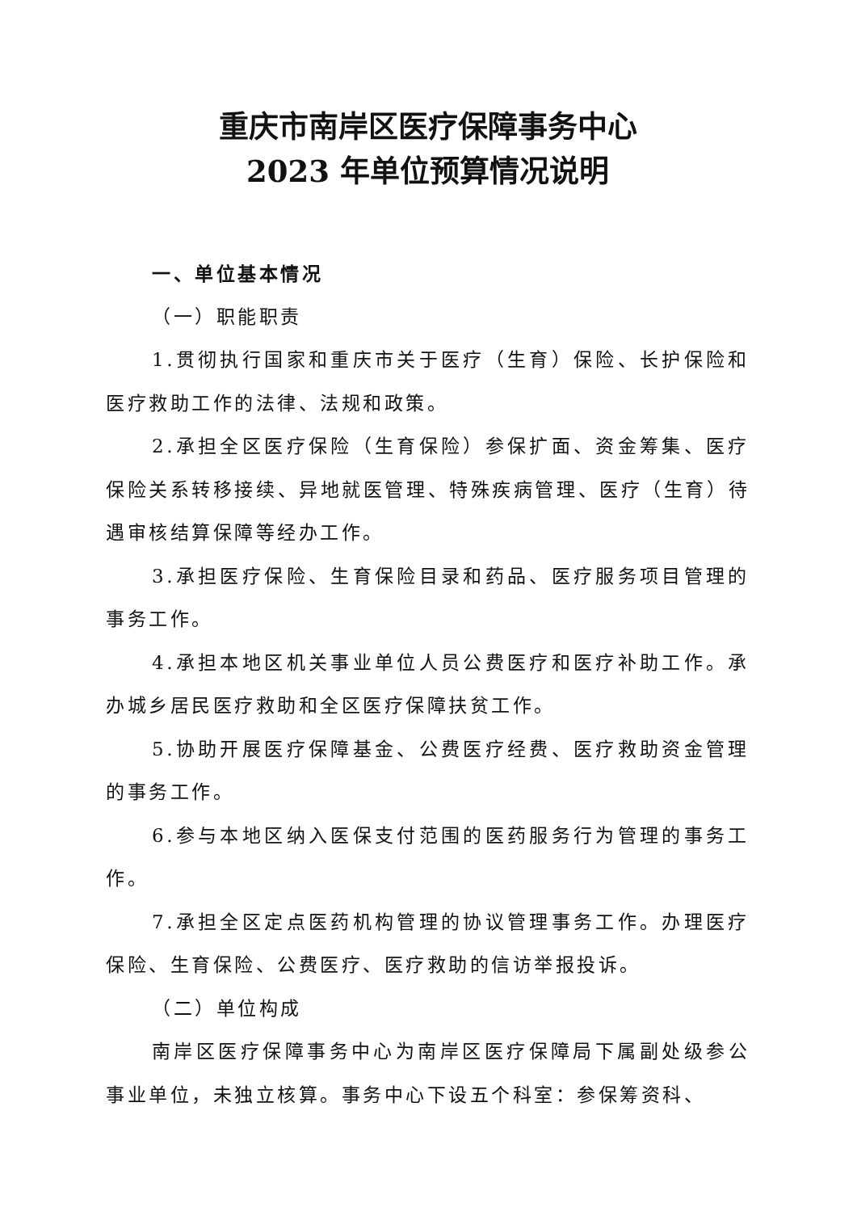重庆市南岸区医疗保障事务中心
2023 年单位预算情况说明
一、单位基本情况
（一）职能职责
1.贯彻执行国家和重庆市关于医疗（生育）保险、长护保险和医疗救助工作的法律、法规和政策。
2.承担全区医疗保险（生育保险）参保扩面、资金筹集、医疗保险关系转移接续、异地就医管理、特殊疾病管理、医疗（生育）待遇审核结算保障等经办工作。
3.承担医疗保险、生育保险目录和药品、医疗服务项目管理的事务工作。
4.承担本地区机关事业单位人员公费医疗和医疗补助工作。承办城乡居民医疗救助和全区医疗保障扶贫工作。
5.协助开展医疗保障基金、公费医疗经费、医疗救助资金管理的事务工作。
6.参与本地区纳入医保支付范围的医药服务行为管理的事务工作。
7.承担全区定点医药机构管理的协议管理事务工作。办理医疗保险、生育保险、公费医疗、医疗救助的信访举报投诉。
（二）单位构成
南岸区医疗保障事务中心为南岸区医疗保障局下属副处级参公事业单位，未独立核算。事务中心下设五个科室：参保筹资科、